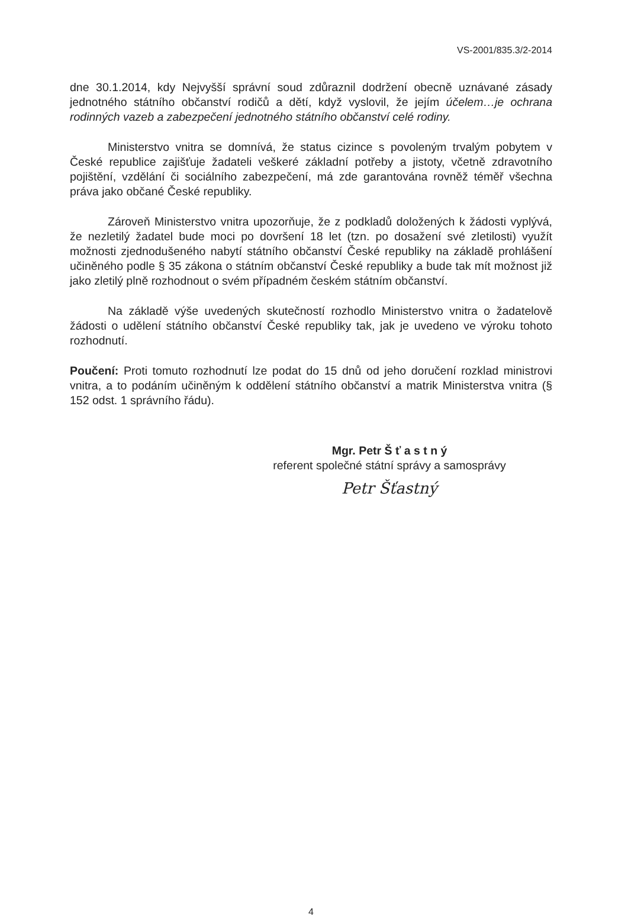VS-2001/835.3/2-2014
dne 30.1.2014, kdy Nejvyšší správní soud zdůraznil dodržení obecně uznávané zásady jednotného státního občanství rodičů a dětí, když vyslovil, že jejím účelem…je ochrana rodinných vazeb a zabezpečení jednotného státního občanství celé rodiny.
Ministerstvo vnitra se domnívá, že status cizince s povoleným trvalým pobytem v České republice zajišťuje žadateli veškeré základní potřeby a jistoty, včetně zdravotního pojištění, vzdělání či sociálního zabezpečení, má zde garantována rovněž téměř všechna práva jako občané České republiky.
Zároveň Ministerstvo vnitra upozorňuje, že z podkladů doložených k žádosti vyplývá, že nezletilý žadatel bude moci po dovršení 18 let (tzn. po dosažení své zletilosti) využít možnosti zjednodušeného nabytí státního občanství České republiky na základě prohlášení učiněného podle § 35 zákona o státním občanství České republiky a bude tak mít možnost již jako zletilý plně rozhodnout o svém případném českém státním občanství.
Na základě výše uvedených skutečností rozhodlo Ministerstvo vnitra o žadatelově žádosti o udělení státního občanství České republiky tak, jak je uvedeno ve výroku tohoto rozhodnutí.
Poučení: Proti tomuto rozhodnutí lze podat do 15 dnů od jeho doručení rozklad ministrovi vnitra, a to podáním učiněným k oddělení státního občanství a matrik Ministerstva vnitra (§ 152 odst. 1 správního řádu).
Mgr. Petr Š ť a s t n ý
referent společné státní správy a samosprávy
Petr Šťastný
4